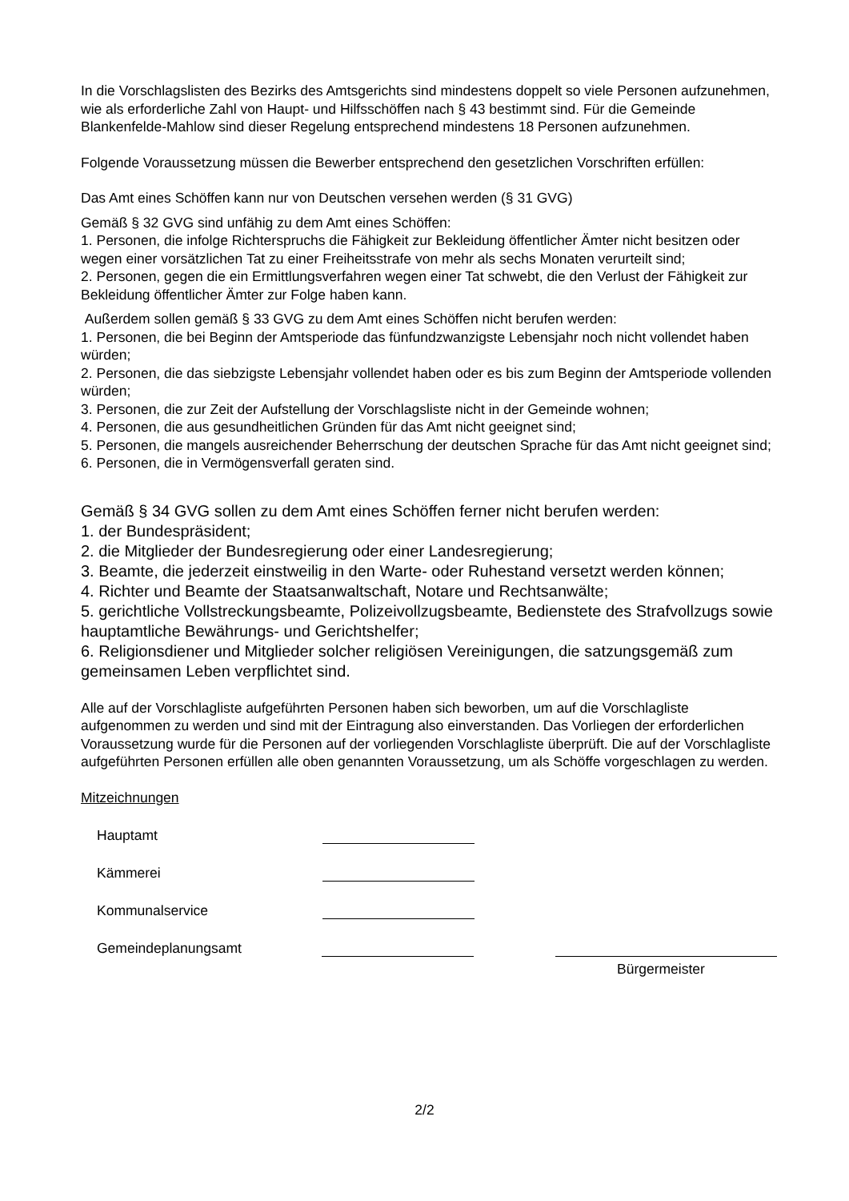In die Vorschlagslisten des Bezirks des Amtsgerichts sind mindestens doppelt so viele Personen aufzunehmen, wie als erforderliche Zahl von Haupt- und Hilfsschöffen nach § 43 bestimmt sind. Für die Gemeinde Blankenfelde-Mahlow sind dieser Regelung entsprechend mindestens 18 Personen aufzunehmen.
Folgende Voraussetzung müssen die Bewerber entsprechend den gesetzlichen Vorschriften erfüllen:
Das Amt eines Schöffen kann nur von Deutschen versehen werden (§ 31 GVG)
Gemäß § 32 GVG sind unfähig zu dem Amt eines Schöffen:
1. Personen, die infolge Richterspruchs die Fähigkeit zur Bekleidung öffentlicher Ämter nicht besitzen oder wegen einer vorsätzlichen Tat zu einer Freiheitsstrafe von mehr als sechs Monaten verurteilt sind;
2. Personen, gegen die ein Ermittlungsverfahren wegen einer Tat schwebt, die den Verlust der Fähigkeit zur Bekleidung öffentlicher Ämter zur Folge haben kann.
Außerdem sollen gemäß § 33 GVG zu dem Amt eines Schöffen nicht berufen werden:
1. Personen, die bei Beginn der Amtsperiode das fünfundzwanzigste Lebensjahr noch nicht vollendet haben würden;
2. Personen, die das siebzigste Lebensjahr vollendet haben oder es bis zum Beginn der Amtsperiode vollenden würden;
3. Personen, die zur Zeit der Aufstellung der Vorschlagsliste nicht in der Gemeinde wohnen;
4. Personen, die aus gesundheitlichen Gründen für das Amt nicht geeignet sind;
5. Personen, die mangels ausreichender Beherrschung der deutschen Sprache für das Amt nicht geeignet sind;
6. Personen, die in Vermögensverfall geraten sind.
Gemäß § 34 GVG sollen zu dem Amt eines Schöffen ferner nicht berufen werden:
1. der Bundespräsident;
2. die Mitglieder der Bundesregierung oder einer Landesregierung;
3. Beamte, die jederzeit einstweilig in den Warte- oder Ruhestand versetzt werden können;
4. Richter und Beamte der Staatsanwaltschaft, Notare und Rechtsanwälte;
5. gerichtliche Vollstreckungsbeamte, Polizeivollzugsbeamte, Bedienstete des Strafvollzugs sowie hauptamtliche Bewährungs- und Gerichtshelfer;
6. Religionsdiener und Mitglieder solcher religiösen Vereinigungen, die satzungsgemäß zum gemeinsamen Leben verpflichtet sind.
Alle auf der Vorschlagliste aufgeführten Personen haben sich beworben, um auf die Vorschlagliste aufgenommen zu werden und sind mit der Eintragung also einverstanden. Das Vorliegen der erforderlichen Voraussetzung wurde für die Personen auf der vorliegenden Vorschlagliste überprüft. Die auf der Vorschlagliste aufgeführten Personen erfüllen alle oben genannten Voraussetzung, um als Schöffe vorgeschlagen zu werden.
Mitzeichnungen
Hauptamt
Kämmerei
Kommunalservice
Gemeindeplanungsamt
Bürgermeister
2/2